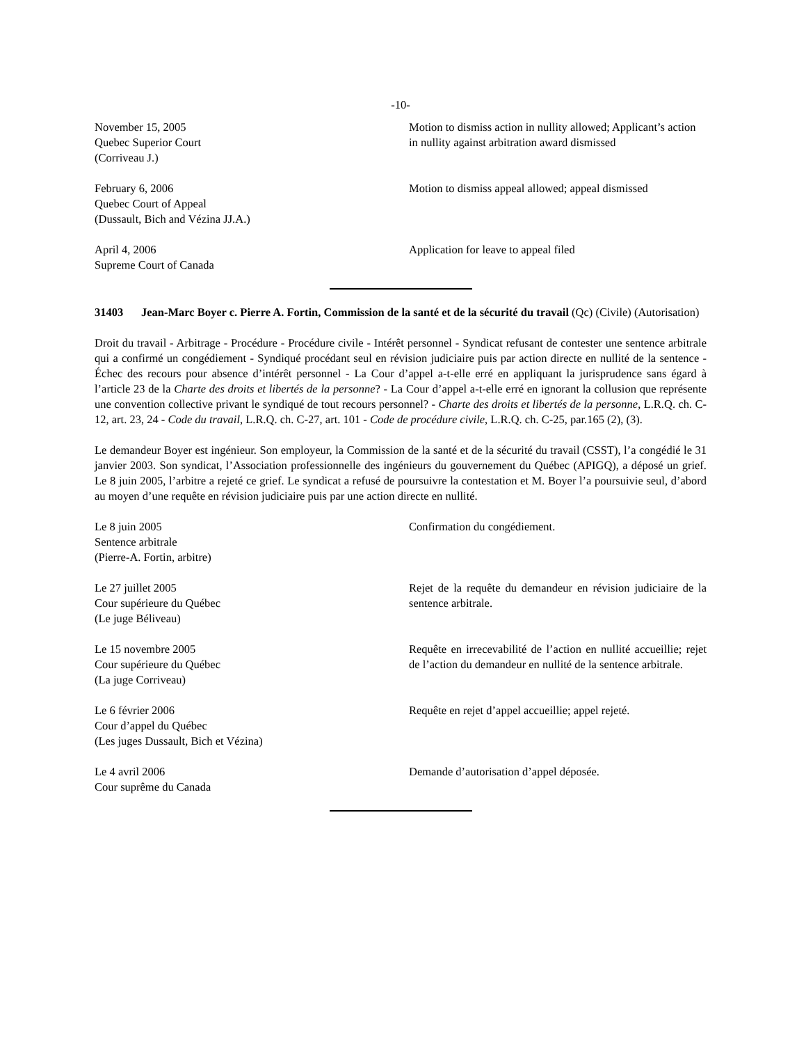-10-
November 15, 2005
Quebec Superior Court
(Corriveau J.)
Motion to dismiss action in nullity allowed; Applicant’s action in nullity against arbitration award dismissed
February 6, 2006
Quebec Court of Appeal
(Dussault, Bich and Vézina JJ.A.)
Motion to dismiss appeal allowed; appeal dismissed
April 4, 2006
Supreme Court of Canada
Application for leave to appeal filed
31403 Jean-Marc Boyer c. Pierre A. Fortin, Commission de la santé et de la sécurité du travail (Qc) (Civile) (Autorisation)
Droit du travail - Arbitrage - Procédure - Procédure civile - Intérêt personnel - Syndicat refusant de contester une sentence arbitrale qui a confirmé un congédiement - Syndiqué procédant seul en révision judiciaire puis par action directe en nullité de la sentence - Échec des recours pour absence d’intérêt personnel - La Cour d’appel a-t-elle erré en appliquant la jurisprudence sans égard à l’article 23 de la Charte des droits et libertés de la personne? - La Cour d’appel a-t-elle erré en ignorant la collusion que représente une convention collective privant le syndiqué de tout recours personnel? - Charte des droits et libertés de la personne, L.R.Q. ch. C-12, art. 23, 24 - Code du travail, L.R.Q. ch. C-27, art. 101 - Code de procédure civile, L.R.Q. ch. C-25, par.165 (2), (3).
Le demandeur Boyer est ingénieur. Son employeur, la Commission de la santé et de la sécurité du travail (CSST), l’a congédié le 31 janvier 2003. Son syndicat, l’Association professionnelle des ingénieurs du gouvernement du Québec (APIGQ), a déposé un grief. Le 8 juin 2005, l’arbitre a rejeté ce grief. Le syndicat a refusé de poursuivre la contestation et M. Boyer l’a poursuivie seul, d’abord au moyen d’une requête en révision judiciaire puis par une action directe en nullité.
Le 8 juin 2005
Sentence arbitrale
(Pierre-A. Fortin, arbitre)
Confirmation du congédiement.
Le 27 juillet 2005
Cour supérieure du Québec
(Le juge Béliveau)
Rejet de la requête du demandeur en révision judiciaire de la sentence arbitrale.
Le 15 novembre 2005
Cour supérieure du Québec
(La juge Corriveau)
Requête en irrecevabilité de l’action en nullité accueillie; rejet de l’action du demandeur en nullité de la sentence arbitrale.
Le 6 février 2006
Cour d’appel du Québec
(Les juges Dussault, Bich et Vézina)
Requête en rejet d’appel accueillie; appel rejeté.
Le 4 avril 2006
Cour suprême du Canada
Demande d’autorisation d’appel déposée.